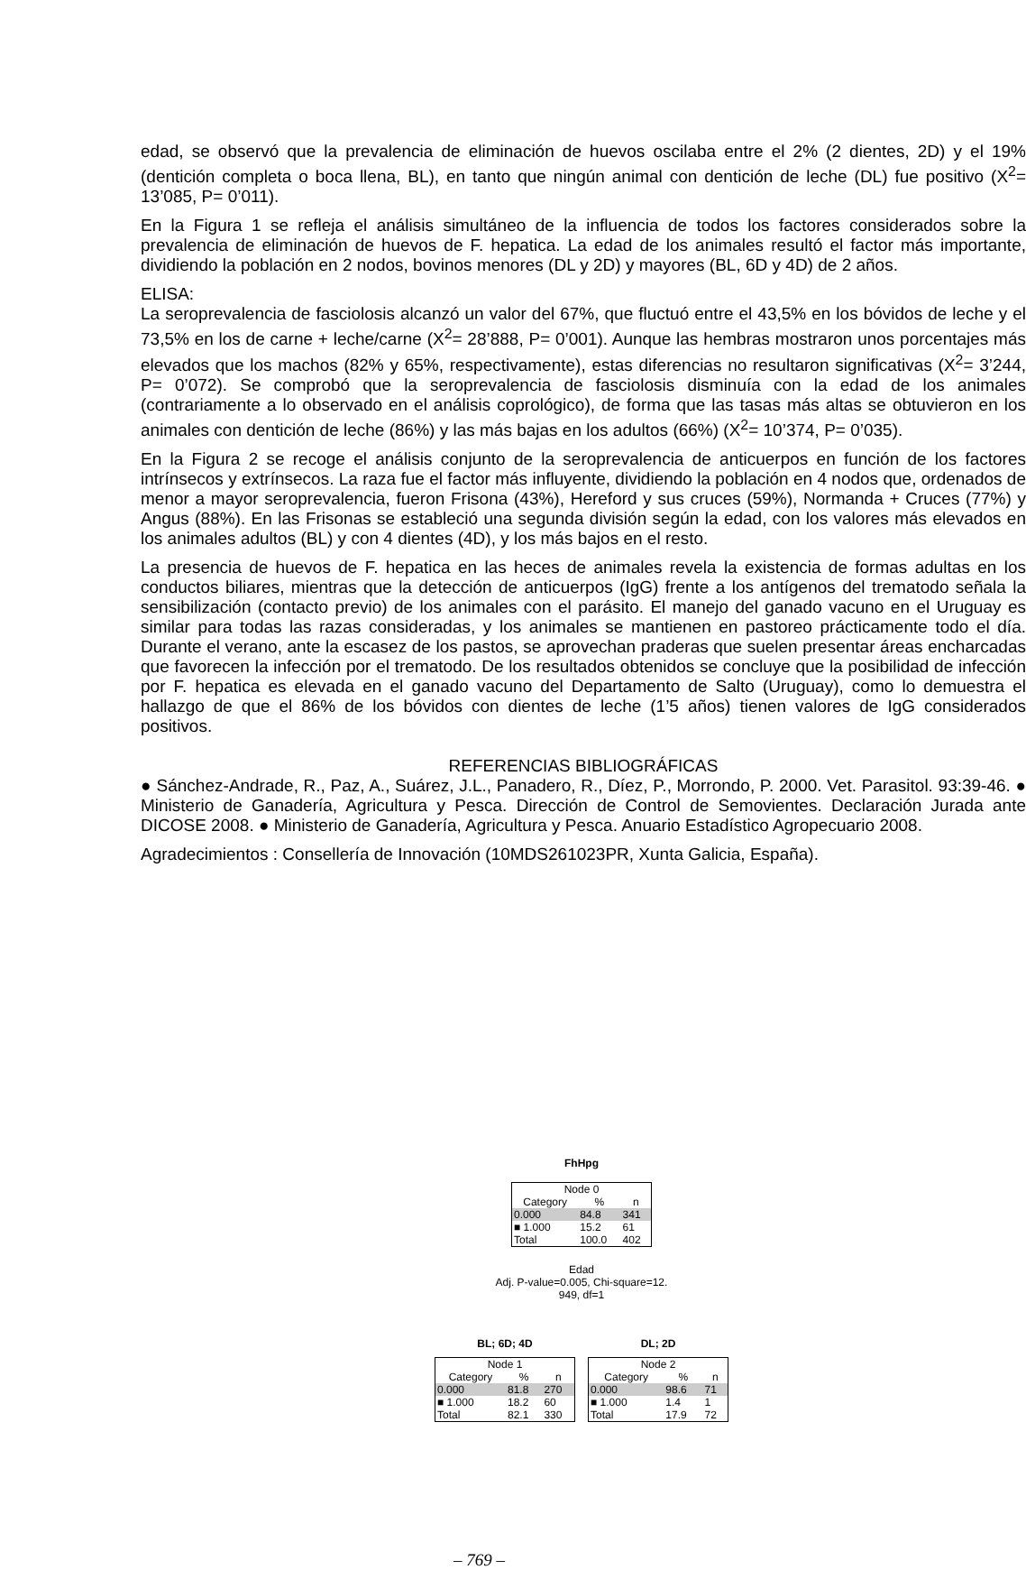edad, se observó que la prevalencia de eliminación de huevos oscilaba entre el 2% (2 dientes, 2D) y el 19% (dentición completa o boca llena, BL), en tanto que ningún animal con dentición de leche (DL) fue positivo (X<sup>2</sup>= 13’085, P= 0’011).
En la Figura 1 se refleja el análisis simultáneo de la influencia de todos los factores considerados sobre la prevalencia de eliminación de huevos de F. hepatica. La edad de los animales resultó el factor más importante, dividiendo la población en 2 nodos, bovinos menores (DL y 2D) y mayores (BL, 6D y 4D) de 2 años.
ELISA:
La seroprevalencia de fasciolosis alcanzó un valor del 67%, que fluctuó entre el 43,5% en los bóvidos de leche y el 73,5% en los de carne + leche/carne (X<sup>2</sup>= 28’888, P= 0’001). Aunque las hembras mostraron unos porcentajes más elevados que los machos (82% y 65%, respectivamente), estas diferencias no resultaron significativas (X<sup>2</sup>= 3’244, P= 0’072). Se comprobó que la seroprevalencia de fasciolosis disminuía con la edad de los animales (contrariamente a lo observado en el análisis coprológico), de forma que las tasas más altas se obtuvieron en los animales con dentición de leche (86%) y las más bajas en los adultos (66%) (X<sup>2</sup>= 10’374, P= 0’035).
En la Figura 2 se recoge el análisis conjunto de la seroprevalencia de anticuerpos en función de los factores intrínsecos y extrínsecos. La raza fue el factor más influyente, dividiendo la población en 4 nodos que, ordenados de menor a mayor seroprevalencia, fueron Frisona (43%), Hereford y sus cruces (59%), Normanda + Cruces (77%) y Angus (88%). En las Frisonas se estableció una segunda división según la edad, con los valores más elevados en los animales adultos (BL) y con 4 dientes (4D), y los más bajos en el resto.
La presencia de huevos de F. hepatica en las heces de animales revela la existencia de formas adultas en los conductos biliares, mientras que la detección de anticuerpos (IgG) frente a los antígenos del trematodo señala la sensibilización (contacto previo) de los animales con el parásito. El manejo del ganado vacuno en el Uruguay es similar para todas las razas consideradas, y los animales se mantienen en pastoreo prácticamente todo el día. Durante el verano, ante la escasez de los pastos, se aprovechan praderas que suelen presentar áreas encharcadas que favorecen la infección por el trematodo. De los resultados obtenidos se concluye que la posibilidad de infección por F. hepatica es elevada en el ganado vacuno del Departamento de Salto (Uruguay), como lo demuestra el hallazgo de que el 86% de los bóvidos con dientes de leche (1’5 años) tienen valores de IgG considerados positivos.
REFERENCIAS BIBLIOGRÁFICAS
● Sánchez-Andrade, R., Paz, A., Suárez, J.L., Panadero, R., Díez, P., Morrondo, P. 2000. Vet. Parasitol. 93:39-46. ● Ministerio de Ganadería, Agricultura y Pesca. Dirección de Control de Semovientes. Declaración Jurada ante DICOSE 2008. ● Ministerio de Ganadería, Agricultura y Pesca. Anuario Estadístico Agropecuario 2008.
Agradecimientos : Consellería de Innovación (10MDS261023PR, Xunta Galicia, España).
FhHpg
Node 0
| Category | % | n |
| --- | --- | --- |
| 0.000 | 84.8 | 341 |
| ■ 1.000 | 15.2 | 61 |
| Total | 100.0 | 402 |
Edad
Adj. P-value=0.005, Chi-square=12.
949, df=1
BL; 6D; 4D
Node 1
| Category | % | n |
| --- | --- | --- |
| 0.000 | 81.8 | 270 |
| ■ 1.000 | 18.2 | 60 |
| Total | 82.1 | 330 |
DL; 2D
Node 2
| Category | % | n |
| --- | --- | --- |
| 0.000 | 98.6 | 71 |
| ■ 1.000 | 1.4 | 1 |
| Total | 17.9 | 72 |
– 769 –